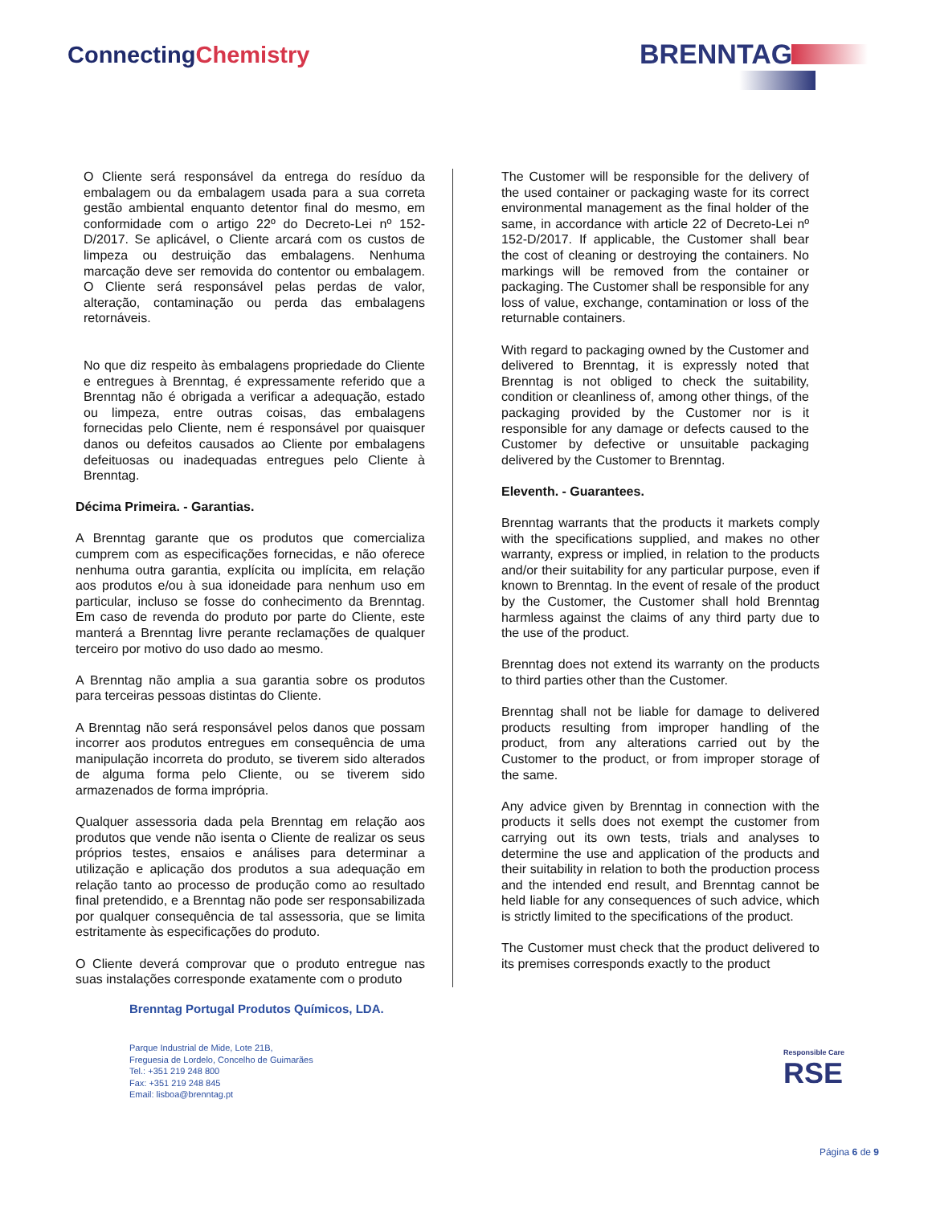ConnectingChemistry BRENNTAG
O Cliente será responsável da entrega do resíduo da embalagem ou da embalagem usada para a sua correta gestão ambiental enquanto detentor final do mesmo, em conformidade com o artigo 22º do Decreto-Lei nº 152-D/2017. Se aplicável, o Cliente arcará com os custos de limpeza ou destruição das embalagens. Nenhuma marcação deve ser removida do contentor ou embalagem. O Cliente será responsável pelas perdas de valor, alteração, contaminação ou perda das embalagens retornáveis.
No que diz respeito às embalagens propriedade do Cliente e entregues à Brenntag, é expressamente referido que a Brenntag não é obrigada a verificar a adequação, estado ou limpeza, entre outras coisas, das embalagens fornecidas pelo Cliente, nem é responsável por quaisquer danos ou defeitos causados ao Cliente por embalagens defeituosas ou inadequadas entregues pelo Cliente à Brenntag.
Décima Primeira. - Garantias.
A Brenntag garante que os produtos que comercializa cumprem com as especificações fornecidas, e não oferece nenhuma outra garantia, explícita ou implícita, em relação aos produtos e/ou à sua idoneidade para nenhum uso em particular, incluso se fosse do conhecimento da Brenntag. Em caso de revenda do produto por parte do Cliente, este manterá a Brenntag livre perante reclamações de qualquer terceiro por motivo do uso dado ao mesmo.
A Brenntag não amplia a sua garantia sobre os produtos para terceiras pessoas distintas do Cliente.
A Brenntag não será responsável pelos danos que possam incorrer aos produtos entregues em consequência de uma manipulação incorreta do produto, se tiverem sido alterados de alguma forma pelo Cliente, ou se tiverem sido armazenados de forma imprópria.
Qualquer assessoria dada pela Brenntag em relação aos produtos que vende não isenta o Cliente de realizar os seus próprios testes, ensaios e análises para determinar a utilização e aplicação dos produtos a sua adequação em relação tanto ao processo de produção como ao resultado final pretendido, e a Brenntag não pode ser responsabilizada por qualquer consequência de tal assessoria, que se limita estritamente às especificações do produto.
O Cliente deverá comprovar que o produto entregue nas suas instalações corresponde exatamente com o produto
The Customer will be responsible for the delivery of the used container or packaging waste for its correct environmental management as the final holder of the same, in accordance with article 22 of Decreto-Lei nº 152-D/2017. If applicable, the Customer shall bear the cost of cleaning or destroying the containers. No markings will be removed from the container or packaging. The Customer shall be responsible for any loss of value, exchange, contamination or loss of the returnable containers.
With regard to packaging owned by the Customer and delivered to Brenntag, it is expressly noted that Brenntag is not obliged to check the suitability, condition or cleanliness of, among other things, of the packaging provided by the Customer nor is it responsible for any damage or defects caused to the Customer by defective or unsuitable packaging delivered by the Customer to Brenntag.
Eleventh. - Guarantees.
Brenntag warrants that the products it markets comply with the specifications supplied, and makes no other warranty, express or implied, in relation to the products and/or their suitability for any particular purpose, even if known to Brenntag. In the event of resale of the product by the Customer, the Customer shall hold Brenntag harmless against the claims of any third party due to the use of the product.
Brenntag does not extend its warranty on the products to third parties other than the Customer.
Brenntag shall not be liable for damage to delivered products resulting from improper handling of the product, from any alterations carried out by the Customer to the product, or from improper storage of the same.
Any advice given by Brenntag in connection with the products it sells does not exempt the customer from carrying out its own tests, trials and analyses to determine the use and application of the products and their suitability in relation to both the production process and the intended end result, and Brenntag cannot be held liable for any consequences of such advice, which is strictly limited to the specifications of the product.
The Customer must check that the product delivered to its premises corresponds exactly to the product
Brenntag Portugal Produtos Químicos, LDA.
Parque Industrial de Mide, Lote 21B,
Freguesia de Lordelo, Concelho de Guimarães
Tel.: +351 219 248 800
Fax: +351 219 248 845
Email: lisboa@brenntag.pt
Responsible Care
RSE
Página 6 de 9